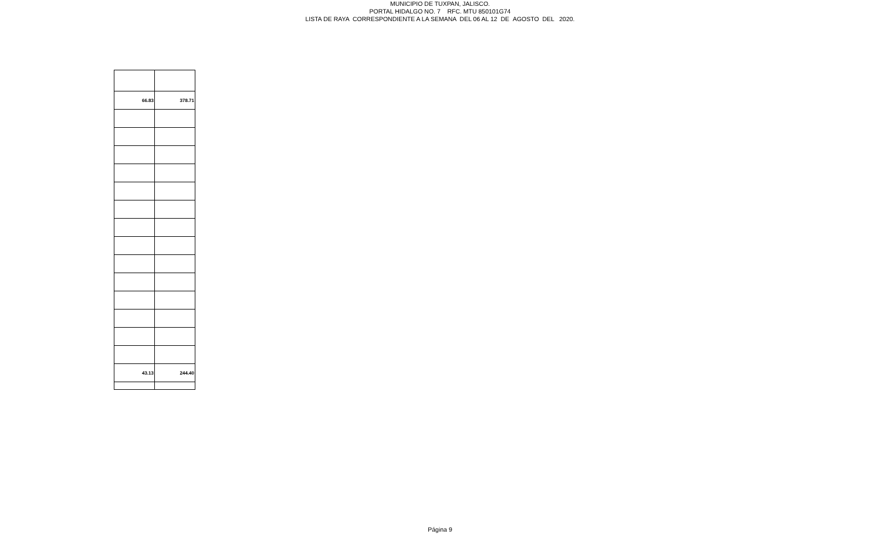MUNICIPIO DE TUXPAN, JALISCO.
PORTAL HIDALGO NO. 7 RFC. MTU 850101G74
LISTA DE RAYA CORRESPONDIENTE A LA SEMANA DEL 06 AL 12 DE AGOSTO DEL 2020.
| 66.83 | 378.71 |
| 43.13 | 244.40 |
Página 9